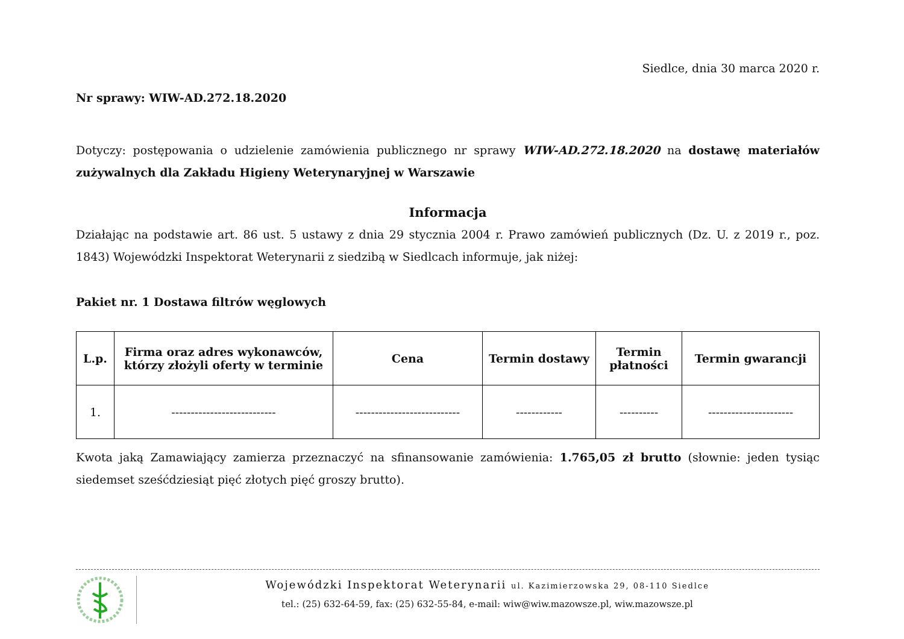Siedlce, dnia 30 marca 2020 r.
Nr sprawy: WIW-AD.272.18.2020
Dotyczy: postępowania o udzielenie zamówienia publicznego nr sprawy WIW-AD.272.18.2020 na dostawę materiałów zużywalnych dla Zakładu Higieny Weterynaryjnej w Warszawie
Informacja
Działając na podstawie art. 86 ust. 5 ustawy z dnia 29 stycznia 2004 r. Prawo zamówień publicznych (Dz. U. z 2019 r., poz. 1843) Wojewódzki Inspektorat Weterynarii z siedzibą w Siedlcach informuje, jak niżej:
Pakiet nr. 1 Dostawa filtrów węglowych
| L.p. | Firma oraz adres wykonawców, którzy złożyli oferty w terminie | Cena | Termin dostawy | Termin płatności | Termin gwarancji |
| --- | --- | --- | --- | --- | --- |
| 1. | --------------------------- | --------------------------- | ------------ | ---------- | ---------------------- |
Kwota jaką Zamawiający zamierza przeznaczyć na sfinansowanie zamówienia: 1.765,05 zł brutto (słownie: jeden tysiąc siedemset sześćdziesiąt pięć złotych pięć groszy brutto).
Wojewódzki Inspektorat Weterynarii ul. Kazimierzowska 29, 08-110 Siedlce
tel.: (25) 632-64-59, fax: (25) 632-55-84, e-mail: wiw@wiw.mazowsze.pl, wiw.mazowsze.pl